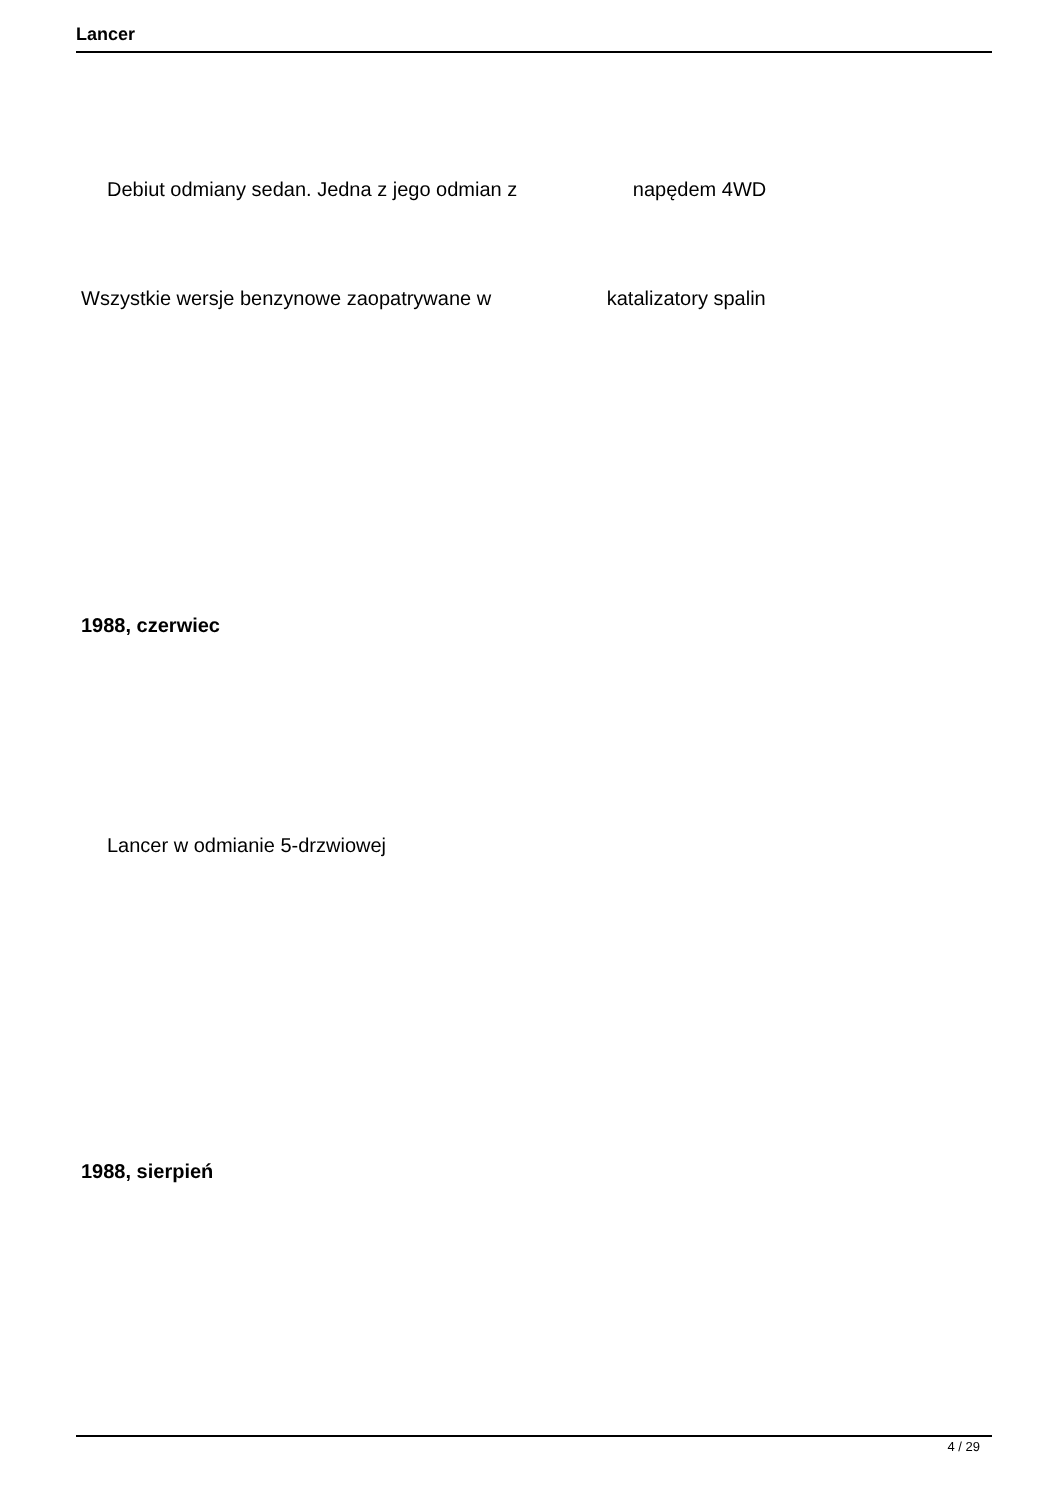Lancer
Debiut odmiany sedan. Jedna z jego odmian z napędem 4WD
Wszystkie wersje benzynowe zaopatrywane w katalizatory spalin
1988, czerwiec
Lancer w odmianie 5-drzwiowej
1988, sierpień
4 / 29